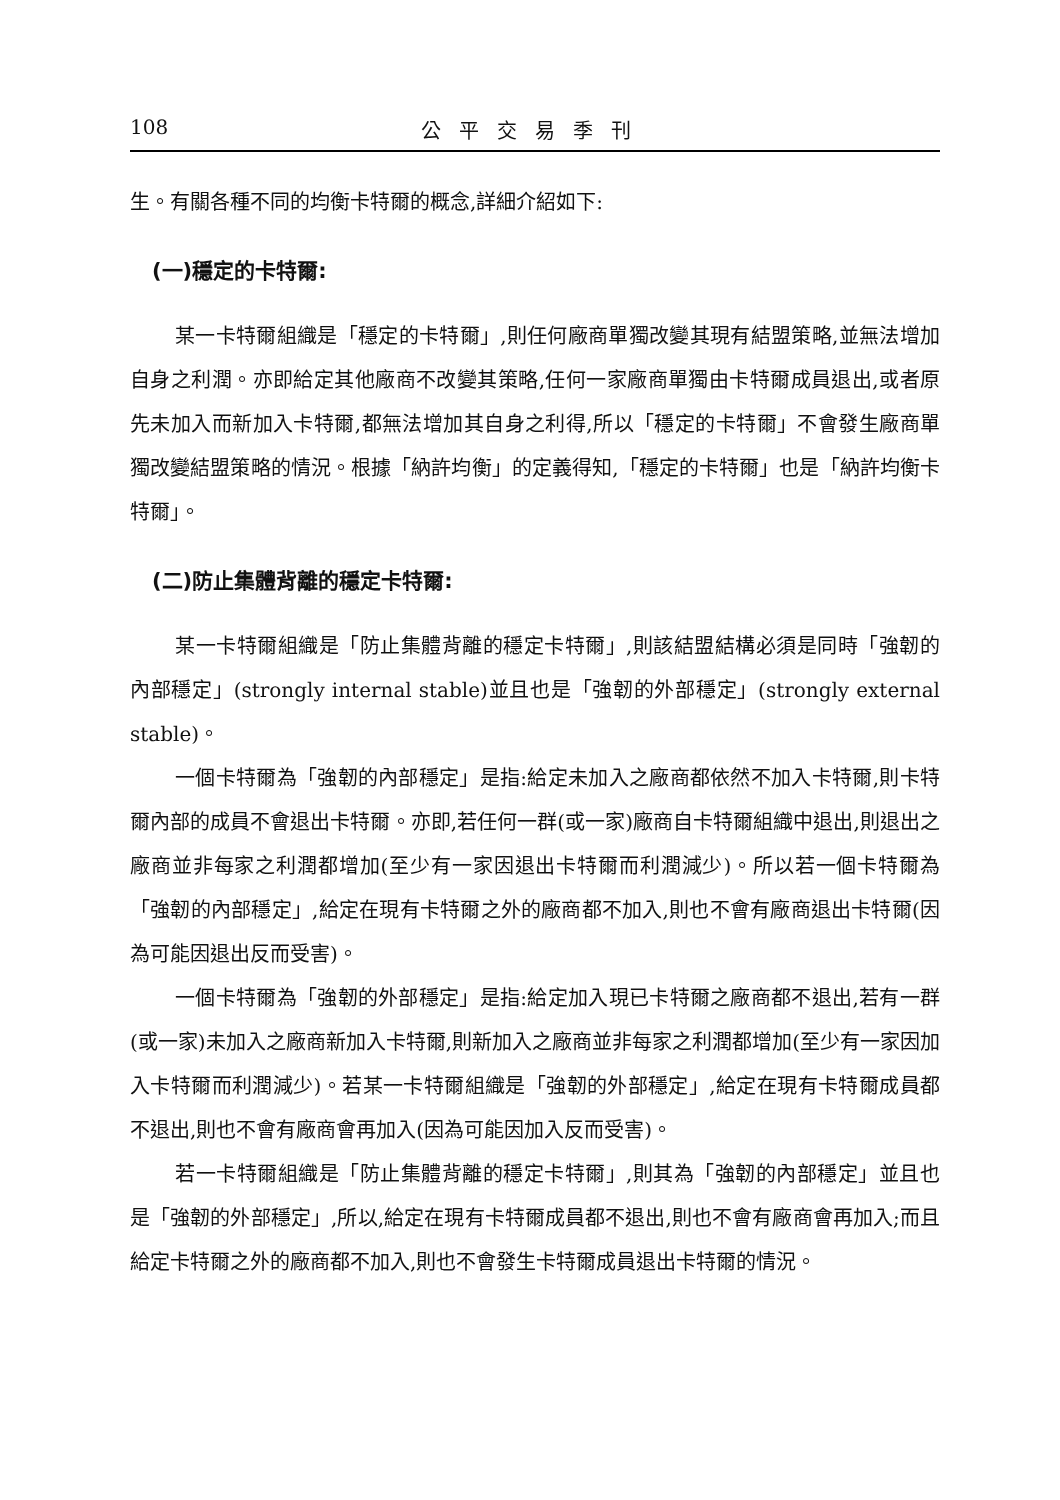108 公平交易季刊
生。有關各種不同的均衡卡特爾的概念,詳細介紹如下:
(一)穩定的卡特爾:
某一卡特爾組織是「穩定的卡特爾」,則任何廠商單獨改變其現有結盟策略,並無法增加自身之利潤。亦即給定其他廠商不改變其策略,任何一家廠商單獨由卡特爾成員退出,或者原先未加入而新加入卡特爾,都無法增加其自身之利得,所以「穩定的卡特爾」不會發生廠商單獨改變結盟策略的情況。根據「納許均衡」的定義得知,「穩定的卡特爾」也是「納許均衡卡特爾」。
(二)防止集體背離的穩定卡特爾:
某一卡特爾組織是「防止集體背離的穩定卡特爾」,則該結盟結構必須是同時「強韌的內部穩定」(strongly internal stable)並且也是「強韌的外部穩定」(strongly external stable)。
一個卡特爾為「強韌的內部穩定」是指:給定未加入之廠商都依然不加入卡特爾,則卡特爾內部的成員不會退出卡特爾。亦即,若任何一群(或一家)廠商自卡特爾組織中退出,則退出之廠商並非每家之利潤都增加(至少有一家因退出卡特爾而利潤減少)。所以若一個卡特爾為「強韌的內部穩定」,給定在現有卡特爾之外的廠商都不加入,則也不會有廠商退出卡特爾(因為可能因退出反而受害)。
一個卡特爾為「強韌的外部穩定」是指:給定加入現已卡特爾之廠商都不退出,若有一群(或一家)未加入之廠商新加入卡特爾,則新加入之廠商並非每家之利潤都增加(至少有一家因加入卡特爾而利潤減少)。若某一卡特爾組織是「強韌的外部穩定」,給定在現有卡特爾成員都不退出,則也不會有廠商會再加入(因為可能因加入反而受害)。
若一卡特爾組織是「防止集體背離的穩定卡特爾」,則其為「強韌的內部穩定」並且也是「強韌的外部穩定」,所以,給定在現有卡特爾成員都不退出,則也不會有廠商會再加入;而且給定卡特爾之外的廠商都不加入,則也不會發生卡特爾成員退出卡特爾的情況。